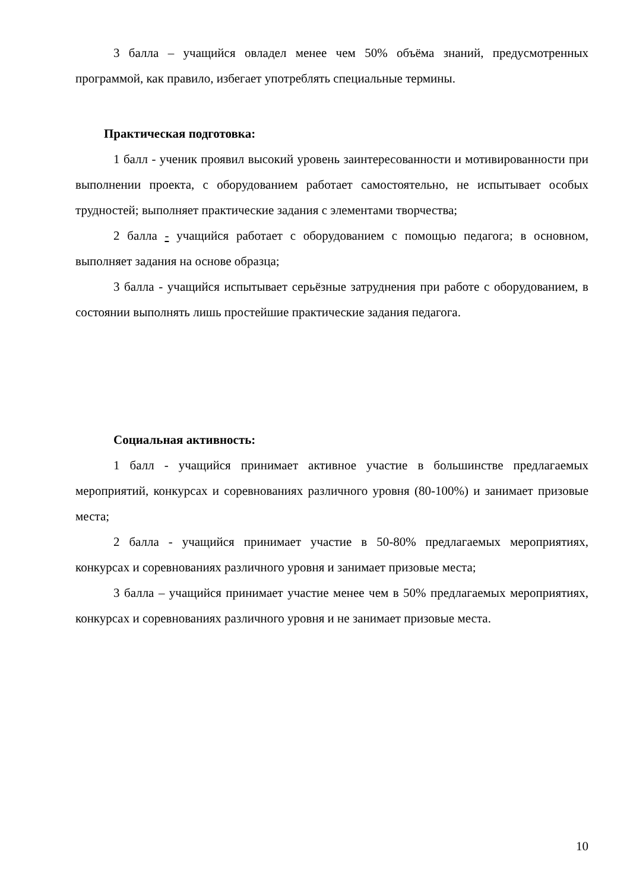3 балла – учащийся овладел менее чем 50% объёма знаний, предусмотренных программой, как правило, избегает употреблять специальные термины.
Практическая подготовка:
1 балл - ученик проявил высокий уровень заинтересованности и мотивированности при выполнении проекта, с оборудованием работает самостоятельно, не испытывает особых трудностей; выполняет практические задания с элементами творчества;
2 балла - учащийся работает с оборудованием с помощью педагога; в основном, выполняет задания на основе образца;
3 балла - учащийся испытывает серьёзные затруднения при работе с оборудованием, в состоянии выполнять лишь простейшие практические задания педагога.
Социальная активность:
1 балл - учащийся принимает активное участие в большинстве предлагаемых мероприятий, конкурсах и соревнованиях различного уровня (80-100%) и занимает призовые места;
2 балла - учащийся принимает участие в 50-80% предлагаемых мероприятиях, конкурсах и соревнованиях различного уровня и занимает призовые места;
3 балла – учащийся принимает участие менее чем в 50% предлагаемых мероприятиях, конкурсах и соревнованиях различного уровня и не занимает призовые места.
10